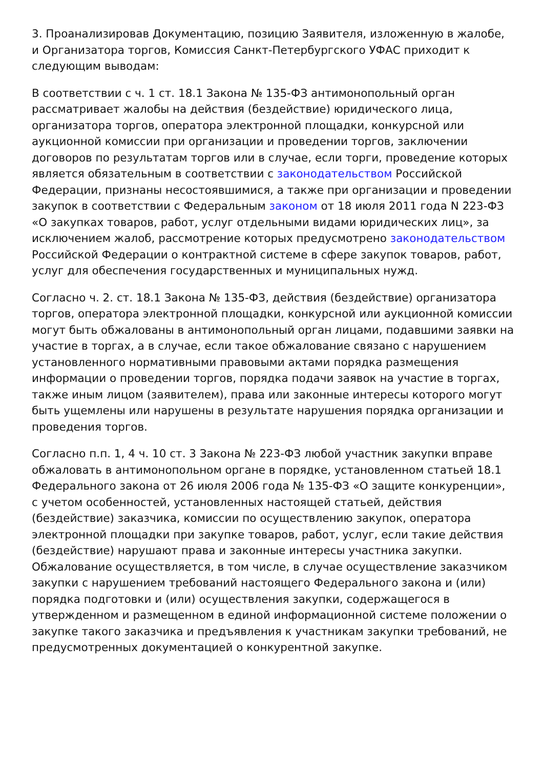3. Проанализировав Документацию, позицию Заявителя, изложенную в жалобе, и Организатора торгов, Комиссия Санкт-Петербургского УФАС приходит к следующим выводам:
В соответствии с ч. 1 ст. 18.1 Закона № 135-ФЗ антимонопольный орган рассматривает жалобы на действия (бездействие) юридического лица, организатора торгов, оператора электронной площадки, конкурсной или аукционной комиссии при организации и проведении торгов, заключении договоров по результатам торгов или в случае, если торги, проведение которых является обязательным в соответствии с законодательством Российской Федерации, признаны несостоявшимися, а также при организации и проведении закупок в соответствии с Федеральным законом от 18 июля 2011 года N 223-ФЗ «О закупках товаров, работ, услуг отдельными видами юридических лиц», за исключением жалоб, рассмотрение которых предусмотрено законодательством Российской Федерации о контрактной системе в сфере закупок товаров, работ, услуг для обеспечения государственных и муниципальных нужд.
Согласно ч. 2. ст. 18.1 Закона № 135-ФЗ, действия (бездействие) организатора торгов, оператора электронной площадки, конкурсной или аукционной комиссии могут быть обжалованы в антимонопольный орган лицами, подавшими заявки на участие в торгах, а в случае, если такое обжалование связано с нарушением установленного нормативными правовыми актами порядка размещения информации о проведении торгов, порядка подачи заявок на участие в торгах, также иным лицом (заявителем), права или законные интересы которого могут быть ущемлены или нарушены в результате нарушения порядка организации и проведения торгов.
Согласно п.п. 1, 4 ч. 10 ст. 3 Закона № 223-ФЗ любой участник закупки вправе обжаловать в антимонопольном органе в порядке, установленном статьей 18.1 Федерального закона от 26 июля 2006 года № 135-ФЗ «О защите конкуренции», с учетом особенностей, установленных настоящей статьей, действия (бездействие) заказчика, комиссии по осуществлению закупок, оператора электронной площадки при закупке товаров, работ, услуг, если такие действия (бездействие) нарушают права и законные интересы участника закупки. Обжалование осуществляется, в том числе, в случае осуществление заказчиком закупки с нарушением требований настоящего Федерального закона и (или) порядка подготовки и (или) осуществления закупки, содержащегося в утвержденном и размещенном в единой информационной системе положении о закупке такого заказчика и предъявления к участникам закупки требований, не предусмотренных документацией о конкурентной закупке.